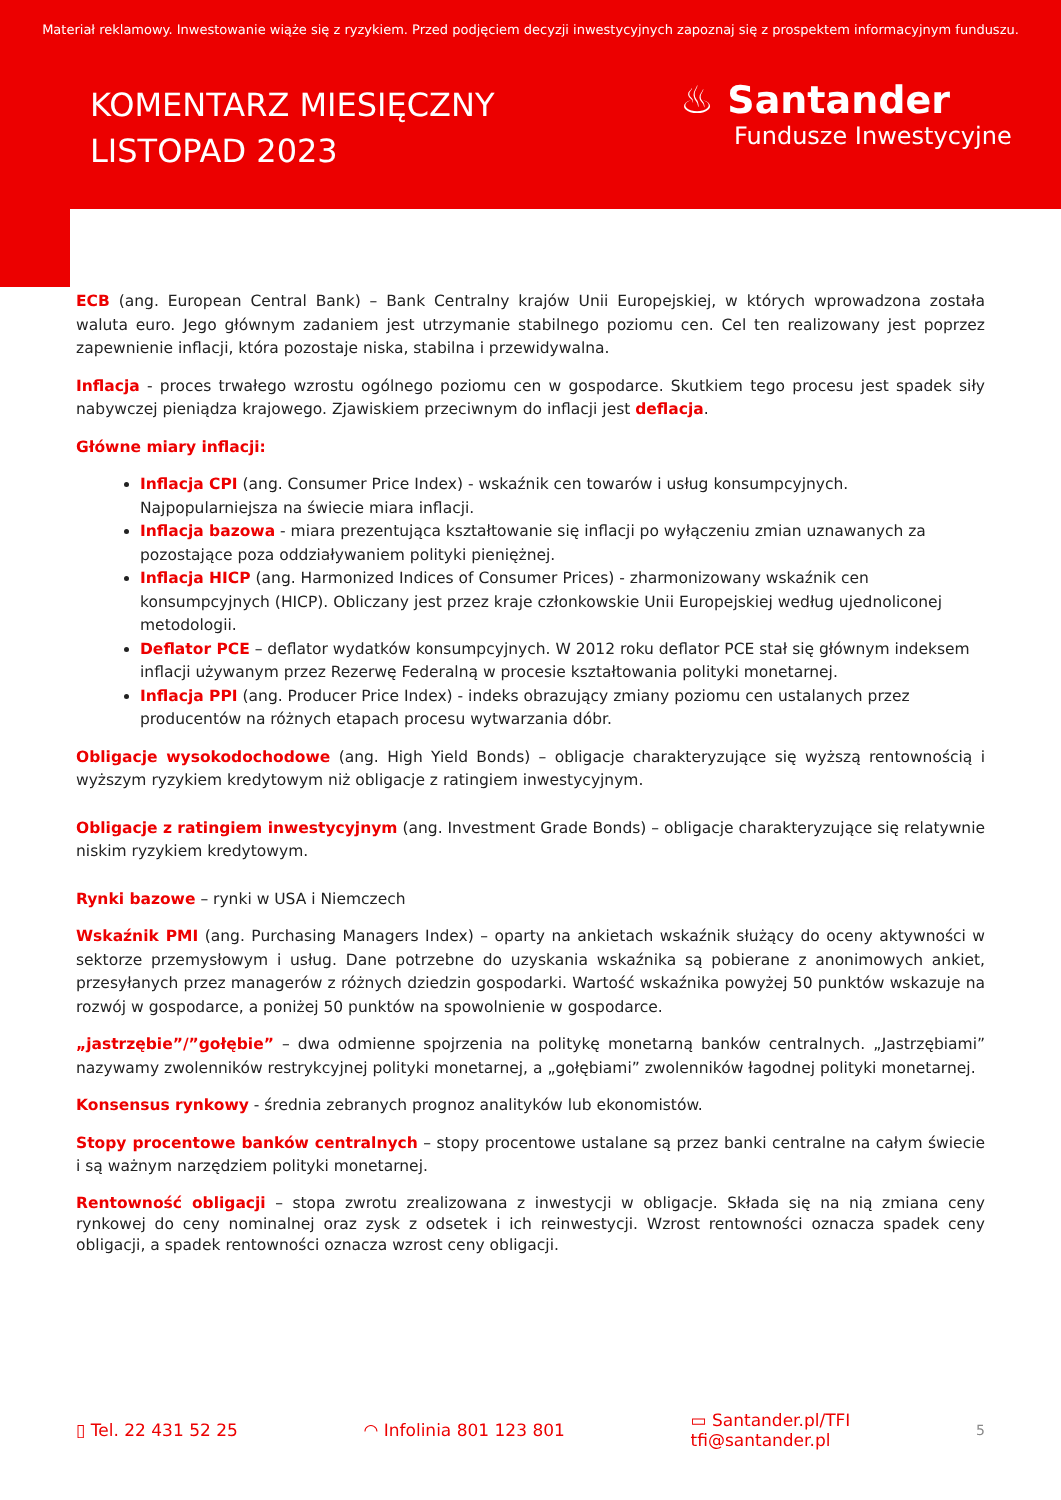Materiał reklamowy. Inwestowanie wiąże się z ryzykiem. Przed podjęciem decyzji inwestycyjnych zapoznaj się z prospektem informacyjnym funduszu.
KOMENTARZ MIESIĘCZNY
LISTOPAD 2023
♨ Santander
Fundusze Inwestycyjne
ECB (ang. European Central Bank) – Bank Centralny krajów Unii Europejskiej, w których wprowadzona została waluta euro. Jego głównym zadaniem jest utrzymanie stabilnego poziomu cen. Cel ten realizowany jest poprzez zapewnienie inflacji, która pozostaje niska, stabilna i przewidywalna.
Inflacja - proces trwałego wzrostu ogólnego poziomu cen w gospodarce. Skutkiem tego procesu jest spadek siły nabywczej pieniądza krajowego. Zjawiskiem przeciwnym do inflacji jest deflacja.
Główne miary inflacji:
Inflacja CPI (ang. Consumer Price Index) - wskaźnik cen towarów i usług konsumpcyjnych. Najpopularniejsza na świecie miara inflacji.
Inflacja bazowa - miara prezentująca kształtowanie się inflacji po wyłączeniu zmian uznawanych za pozostające poza oddziaływaniem polityki pieniężnej.
Inflacja HICP (ang. Harmonized Indices of Consumer Prices) - zharmonizowany wskaźnik cen konsumpcyjnych (HICP). Obliczany jest przez kraje członkowskie Unii Europejskiej według ujednoliconej metodologii.
Deflator PCE – deflator wydatków konsumpcyjnych. W 2012 roku deflator PCE stał się głównym indeksem inflacji używanym przez Rezerwę Federalną w procesie kształtowania polityki monetarnej.
Inflacja PPI (ang. Producer Price Index) - indeks obrazujący zmiany poziomu cen ustalanych przez producentów na różnych etapach procesu wytwarzania dóbr.
Obligacje wysokodochodowe (ang. High Yield Bonds) – obligacje charakteryzujące się wyższą rentownością i wyższym ryzykiem kredytowym niż obligacje z ratingiem inwestycyjnym.
Obligacje z ratingiem inwestycyjnym (ang. Investment Grade Bonds) – obligacje charakteryzujące się relatywnie niskim ryzykiem kredytowym.
Rynki bazowe – rynki w USA i Niemczech
Wskaźnik PMI (ang. Purchasing Managers Index) – oparty na ankietach wskaźnik służący do oceny aktywności w sektorze przemysłowym i usług. Dane potrzebne do uzyskania wskaźnika są pobierane z anonimowych ankiet, przesyłanych przez managerów z różnych dziedzin gospodarki. Wartość wskaźnika powyżej 50 punktów wskazuje na rozwój w gospodarce, a poniżej 50 punktów na spowolnienie w gospodarce.
„jastrzębie”/”gołębie” – dwa odmienne spojrzenia na politykę monetarną banków centralnych. „Jastrzębiami” nazywamy zwolenników restrykcyjnej polityki monetarnej, a „gołębiami” zwolenników łagodnej polityki monetarnej.
Konsensus rynkowy - średnia zebranych prognoz analityków lub ekonomistów.
Stopy procentowe banków centralnych – stopy procentowe ustalane są przez banki centralne na całym świecie i są ważnym narzędziem polityki monetarnej.
Rentowność obligacji – stopa zwrotu zrealizowana z inwestycji w obligacje. Składa się na nią zmiana ceny rynkowej do ceny nominalnej oraz zysk z odsetek i ich reinwestycji. Wzrost rentowności oznacza spadek ceny obligacji, a spadek rentowności oznacza wzrost ceny obligacji.
▯ Tel. 22 431 52 25 ◠ Infolinia 801 123 801 ▭ Santander.pl/TFI
tfi@santander.pl 5